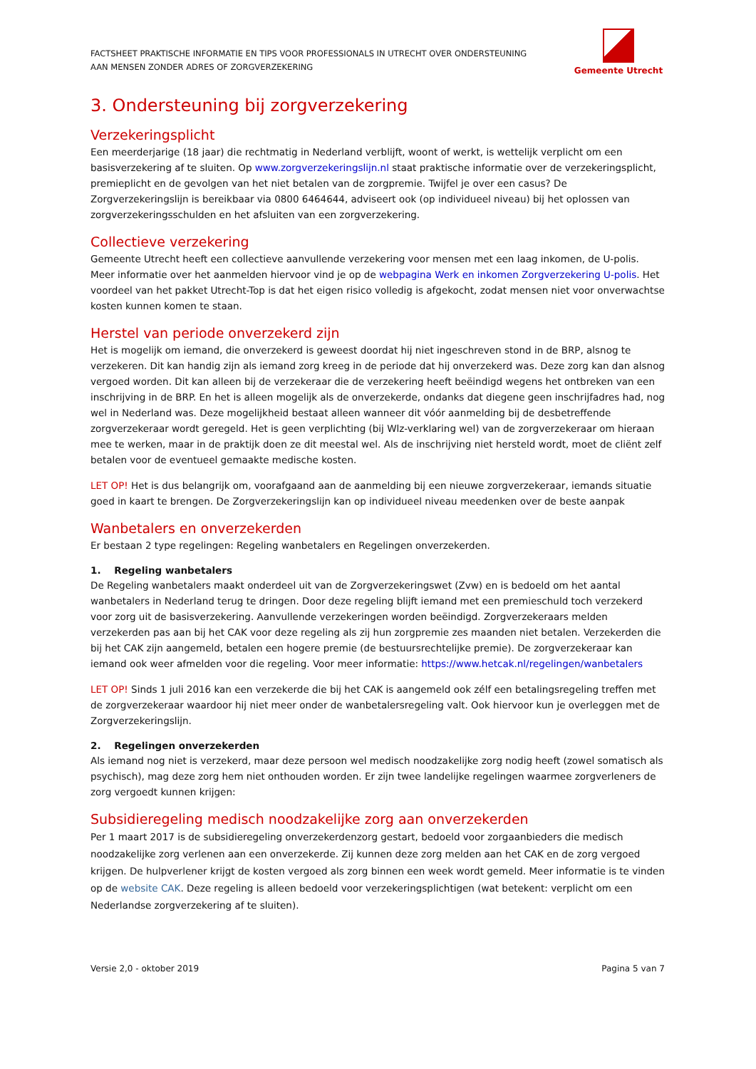FACTSHEET PRAKTISCHE INFORMATIE EN TIPS VOOR PROFESSIONALS IN UTRECHT OVER ONDERSTEUNING
AAN MENSEN ZONDER ADRES OF ZORGVERZEKERING
Gemeente Utrecht
3. Ondersteuning bij zorgverzekering
Verzekeringsplicht
Een meerderjarige (18 jaar) die rechtmatig in Nederland verblijft, woont of werkt, is wettelijk verplicht om een basisverzekering af te sluiten. Op www.zorgverzekeringslijn.nl staat praktische informatie over de verzekeringsplicht, premieplicht en de gevolgen van het niet betalen van de zorgpremie. Twijfel je over een casus? De Zorgverzekeringslijn is bereikbaar via 0800 6464644, adviseert ook (op individueel niveau) bij het oplossen van zorgverzekeringsschulden en het afsluiten van een zorgverzekering.
Collectieve verzekering
Gemeente Utrecht heeft een collectieve aanvullende verzekering voor mensen met een laag inkomen, de U-polis. Meer informatie over het aanmelden hiervoor vind je op de webpagina Werk en inkomen Zorgverzekering U-polis. Het voordeel van het pakket Utrecht-Top is dat het eigen risico volledig is afgekocht, zodat mensen niet voor onverwachtse kosten kunnen komen te staan.
Herstel van periode onverzekerd zijn
Het is mogelijk om iemand, die onverzekerd is geweest doordat hij niet ingeschreven stond in de BRP, alsnog te verzekeren. Dit kan handig zijn als iemand zorg kreeg in de periode dat hij onverzekerd was. Deze zorg kan dan alsnog vergoed worden. Dit kan alleen bij de verzekeraar die de verzekering heeft beëindigd wegens het ontbreken van een inschrijving in de BRP. En het is alleen mogelijk als de onverzekerde, ondanks dat diegene geen inschrijfadres had, nog wel in Nederland was. Deze mogelijkheid bestaat alleen wanneer dit vóór aanmelding bij de desbetreffende zorgverzekeraar wordt geregeld. Het is geen verplichting (bij Wlz-verklaring wel) van de zorgverzekeraar om hieraan mee te werken, maar in de praktijk doen ze dit meestal wel. Als de inschrijving niet hersteld wordt, moet de cliënt zelf betalen voor de eventueel gemaakte medische kosten.
LET OP! Het is dus belangrijk om, voorafgaand aan de aanmelding bij een nieuwe zorgverzekeraar, iemands situatie goed in kaart te brengen. De Zorgverzekeringslijn kan op individueel niveau meedenken over de beste aanpak
Wanbetalers en onverzekerden
Er bestaan 2 type regelingen: Regeling wanbetalers en Regelingen onverzekerden.
1. Regeling wanbetalers
De Regeling wanbetalers maakt onderdeel uit van de Zorgverzekeringswet (Zvw) en is bedoeld om het aantal wanbetalers in Nederland terug te dringen. Door deze regeling blijft iemand met een premieschuld toch verzekerd voor zorg uit de basisverzekering. Aanvullende verzekeringen worden beëindigd. Zorgverzekeraars melden verzekerden pas aan bij het CAK voor deze regeling als zij hun zorgpremie zes maanden niet betalen. Verzekerden die bij het CAK zijn aangemeld, betalen een hogere premie (de bestuursrechtelijke premie). De zorgverzekeraar kan iemand ook weer afmelden voor die regeling. Voor meer informatie: https://www.hetcak.nl/regelingen/wanbetalers
LET OP! Sinds 1 juli 2016 kan een verzekerde die bij het CAK is aangemeld ook zélf een betalingsregeling treffen met de zorgverzekeraar waardoor hij niet meer onder de wanbetalersregeling valt. Ook hiervoor kun je overleggen met de Zorgverzekeringslijn.
2. Regelingen onverzekerden
Als iemand nog niet is verzekerd, maar deze persoon wel medisch noodzakelijke zorg nodig heeft (zowel somatisch als psychisch), mag deze zorg hem niet onthouden worden. Er zijn twee landelijke regelingen waarmee zorgverleners de zorg vergoedt kunnen krijgen:
Subsidieregeling medisch noodzakelijke zorg aan onverzekerden
Per 1 maart 2017 is de subsidieregeling onverzekerdenzorg gestart, bedoeld voor zorgaanbieders die medisch noodzakelijke zorg verlenen aan een onverzekerde. Zij kunnen deze zorg melden aan het CAK en de zorg vergoed krijgen. De hulpverlener krijgt de kosten vergoed als zorg binnen een week wordt gemeld. Meer informatie is te vinden op de website CAK. Deze regeling is alleen bedoeld voor verzekeringsplichtigen (wat betekent: verplicht om een Nederlandse zorgverzekering af te sluiten).
Versie 2,0 - oktober 2019 Pagina 5 van 7